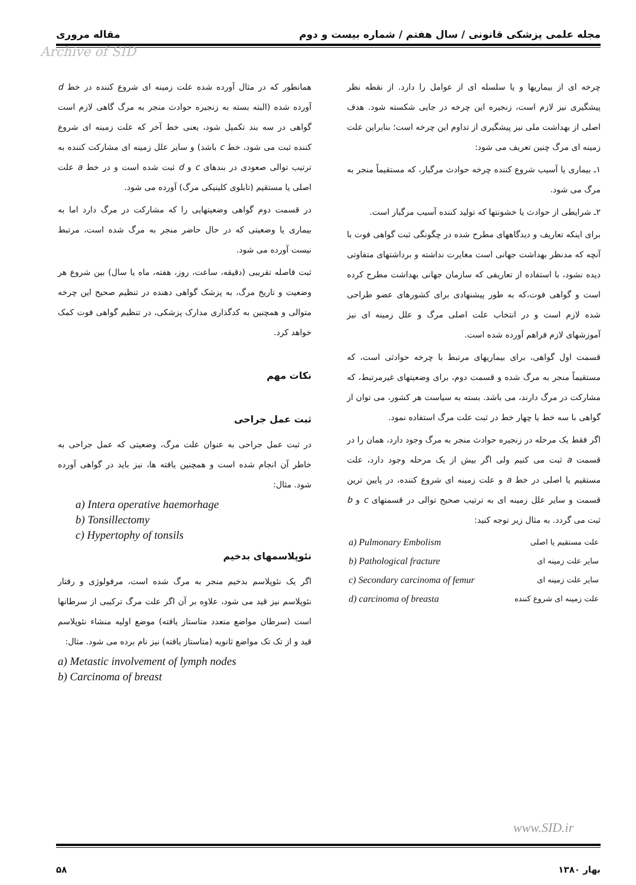مجله علمی پزشکی قانونی / سال هفتم / شماره بیست و دوم مقاله مروری
Archive of SID
چرخه ای از بیماریها و یا سلسله ای از عوامل را دارد. از نقطه نظر پیشگیری نیز لازم است، زنجیره این چرخه در جایی شکسته شود. هدف اصلی از بهداشت ملی نیز پیشگیری از تداوم این چرخه است؛ بنابراین علت زمینه ای مرگ چنین تعریف می شود:
۱ـ بیماری یا آسیب شروع کننده چرخه حوادث مرگبار، که مستقیماً منجر به مرگ می شود.
۲ـ شرایطی از حوادث یا خشونتها که تولید کننده آسیب مرگبار است.
برای اینکه تعاریف و دیدگاههای مطرح شده در چگونگی ثبت گواهی فوت با آنچه که مدنظر بهداشت جهانی است مغایرت نداشته و برداشتهای متفاوتی دیده نشود، با استفاده از تعاریفی که سازمان جهانی بهداشت مطرح کرده است و گواهی فوت،که به طور پیشنهادی برای کشورهای عضو طراحی شده لازم است و در انتخاب علت اصلی مرگ و علل زمینه ای نیز آموزشهای لازم فراهم آورده شده است.
قسمت اول گواهی، برای بیماریهای مرتبط با چرخه حوادثی است، که مستقیماً منجر به مرگ شده و قسمت دوم، برای وضعیتهای غیرمرتبط، که مشارکت در مرگ دارند، می باشد. بسته به سیاست هر کشور، می توان از گواهی با سه خط یا چهار خط در ثبت علت مرگ استفاده نمود.
اگر فقط یک مرحله در زنجیره حوادث منجر به مرگ وجود دارد، همان را در قسمت a ثبت می کنیم ولی اگر بیش از یک مرحله وجود دارد، علت مستقیم یا اصلی در خط a و علت زمینه ای شروع کننده، در پایین ترین قسمت و سایر علل زمینه ای به ترتیب صحیح توالی در قسمتهای c و b ثبت می گردد. به مثال زیر توجه کنید:
| علت مستقیم یا اصلی | a) Pulmonary Embolism |
| سایر علت زمینه ای | b) Pathological fracture |
| سایر علت زمینه ای | c) Secondary carcinoma of femur |
| علت زمینه ای شروع کننده | d) carcinoma of breasta |
همانطور که در مثال آورده شده علت زمینه ای شروع کننده در خط d آورده شده (البته بسته به زنجیره حوادث منجر به مرگ گاهی لازم است گواهی در سه بند تکمیل شود، یعنی خط آخر که علت زمینه ای شروع کننده ثبت می شود، خط c باشد) و سایر علل زمینه ای مشارکت کننده به ترتیب توالی صعودی در بندهای c و d ثبت شده است و در خط a علت اصلی یا مستقیم (تابلوی کلینیکی مرگ) آورده می شود.
در قسمت دوم گواهی وضعیتهایی را که مشارکت در مرگ دارد اما به بیماری یا وضعیتی که در حال حاضر منجر به مرگ شده است، مرتبط نیست آورده می شود.
ثبت فاصله تقریبی (دقیقه، ساعت، روز، هفته، ماه یا سال) بین شروع هر وضعیت و تاریخ مرگ، به پزشک گواهی دهنده در تنظیم صحیح این چرخه متوالی و همچنین به کدگذاری مدارک پزشکی، در تنظیم گواهی فوت کمک خواهد کرد.
نکات مهم
ثبت عمل جراحی
در ثبت عمل جراحی به عنوان علت مرگ، وضعیتی که عمل جراحی به خاطر آن انجام شده است و همچنین یافته ها، نیز باید در گواهی آورده شود. مثال:
a) Intera operative haemorhage
b) Tonsillectomy
c) Hypertophy of tonsils
نئوپلاسمهای بدخیم
اگر یک نئوپلاسم بدخیم منجر به مرگ شده است، مرفولوژی و رفتار نئوپلاسم نیز قید می شود، علاوه بر آن اگر علت مرگ ترکیبی از سرطانها است (سرطان مواضع متعدد متاستاز یافته) موضع اولیه منشاء نئوپلاسم قید و از تک تک مواضع ثانویه (متاستاز یافته) نیز نام برده می شود. مثال:
a) Metastic involvement of lymph nodes
b) Carcinoma of breast
www.SID.ir
بهار ۱۳۸۰ ۵۸